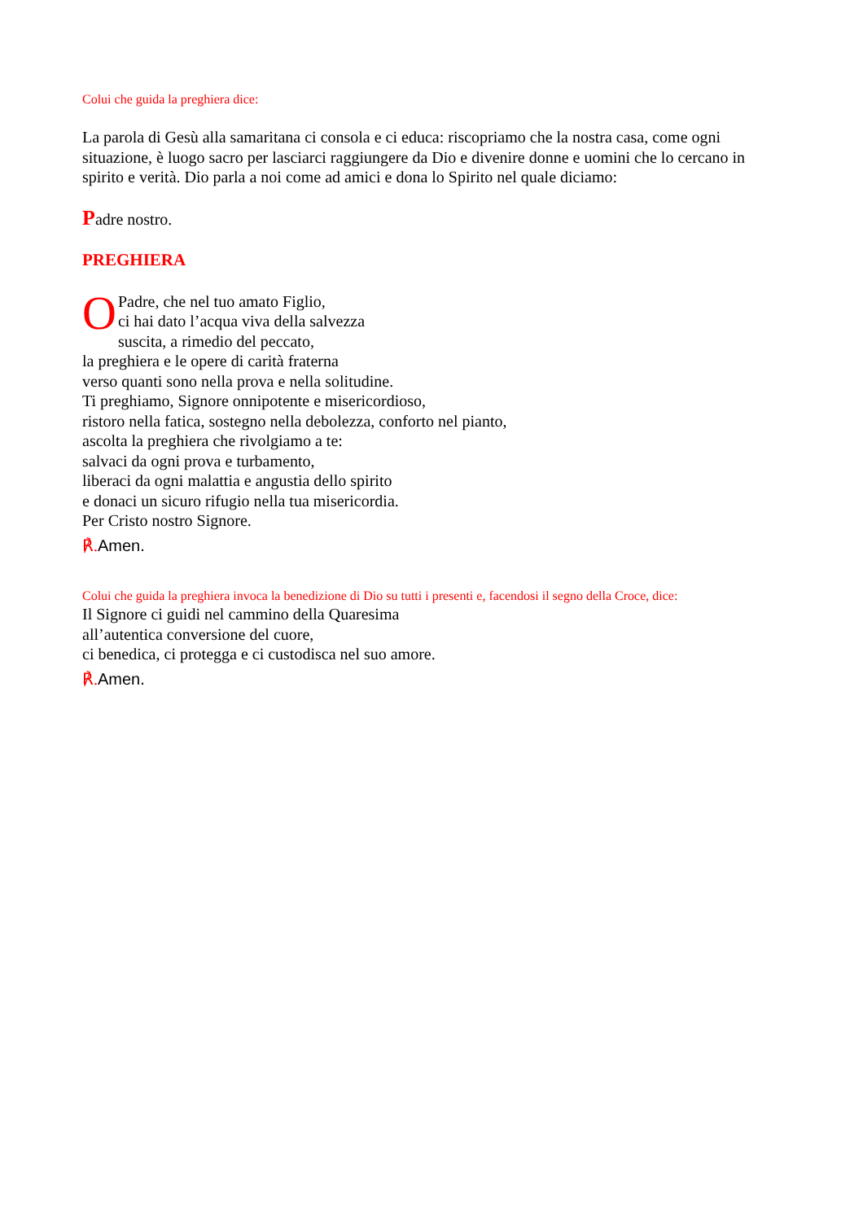Colui che guida la preghiera dice:
La parola di Gesù alla samaritana ci consola e ci educa: riscopriamo che la nostra casa, come ogni situazione, è luogo sacro per lasciarci raggiungere da Dio e divenire donne e uomini che lo cercano in spirito e verità. Dio parla a noi come ad amici e dona lo Spirito nel quale diciamo:
Padre nostro.
PREGHIERA
OPadre, che nel tuo amato Figlio,
ci hai dato l’acqua viva della salvezza
suscita, a rimedio del peccato,
la preghiera e le opere di carità fraterna
verso quanti sono nella prova e nella solitudine.
Ti preghiamo, Signore onnipotente e misericordioso,
ristoro nella fatica, sostegno nella debolezza, conforto nel pianto,
ascolta la preghiera che rivolgiamo a te:
salvaci da ogni prova e turbamento,
liberaci da ogni malattia e angustia dello spirito
e donaci un sicuro rifugio nella tua misericordia.
Per Cristo nostro Signore.
℟. Amen.
Colui che guida la preghiera invoca la benedizione di Dio su tutti i presenti e, facendosi il segno della Croce, dice:
Il Signore ci guidi nel cammino della Quaresima
all’autentica conversione del cuore,
ci benedica, ci protegga e ci custodisca nel suo amore.
℟. Amen.